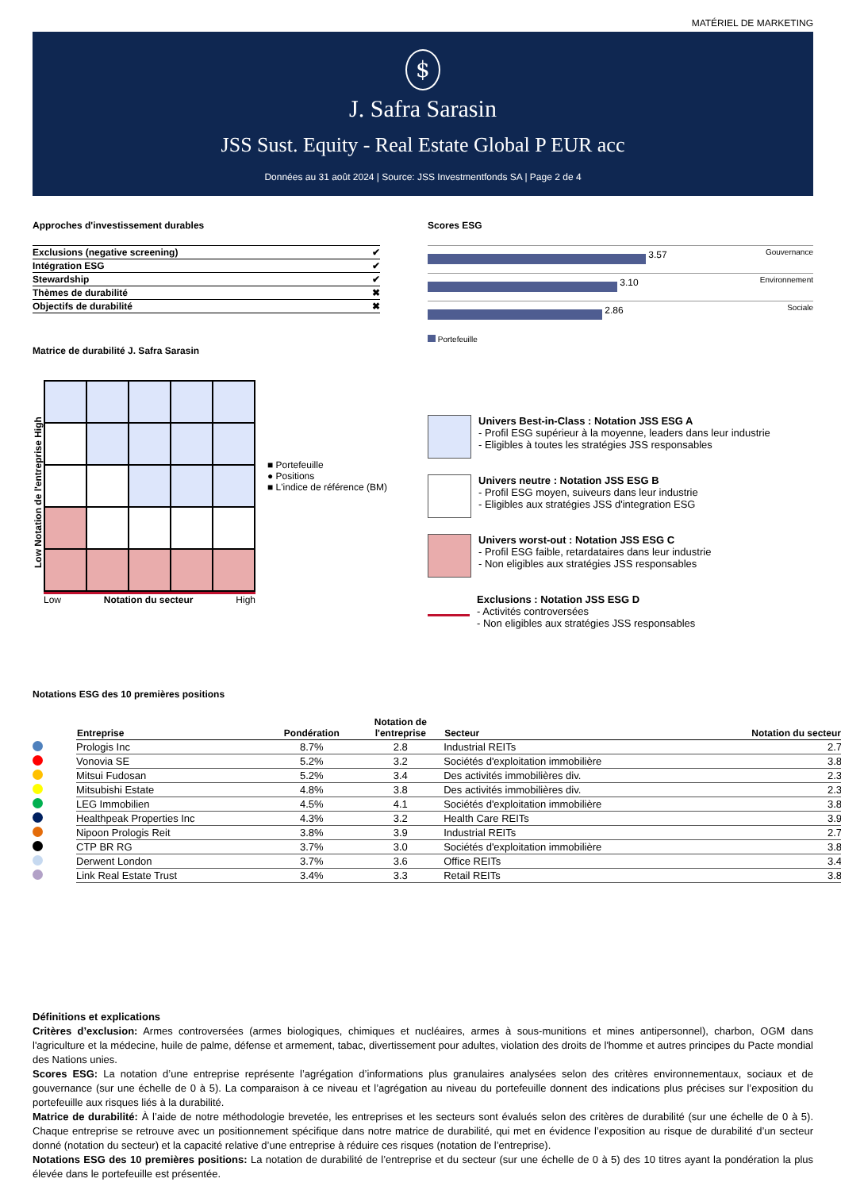MATÉRIEL DE MARKETING
$
J. Safra Sarasin
JSS Sust. Equity - Real Estate Global P EUR acc
Données au 31 août 2024 | Source: JSS Investmentfonds SA | Page 2 de 4
Approches d'investissement durables
| Exclusions (negative screening) | ✔ |
| Intégration ESG | ✔ |
| Stewardship | ✔ |
| Thèmes de durabilité | ✖ |
| Objectifs de durabilité | ✖ |
Matrice de durabilité J. Safra Sarasin
Low Notation de l'entreprise High
Low Notation du secteur High
■ Portefeuille
● Positions
■ L'indice de référence (BM)
Scores ESG
3.57 Gouvernance
3.10 Environnement
2.86 Sociale
Portefeuille
Univers Best-in-Class : Notation JSS ESG A
- Profil ESG supérieur à la moyenne, leaders dans leur industrie
- Eligibles à toutes les stratégies JSS responsables
Univers neutre : Notation JSS ESG B
- Profil ESG moyen, suiveurs dans leur industrie
- Eligibles aux stratégies JSS d'integration ESG
Univers worst-out : Notation JSS ESG C
- Profil ESG faible, retardataires dans leur industrie
- Non eligibles aux stratégies JSS responsables
Exclusions : Notation JSS ESG D
- Activités controversées
- Non eligibles aux stratégies JSS responsables
Notations ESG des 10 premières positions
| | Entreprise | Pondération | Notation de l'entreprise | Secteur | Notation du secteur |
| --- | --- | --- | --- | --- | --- |
| | Prologis Inc | 8.7% | 2.8 | Industrial REITs | 2.7 |
| | Vonovia SE | 5.2% | 3.2 | Sociétés d'exploitation immobilière | 3.8 |
| | Mitsui Fudosan | 5.2% | 3.4 | Des activités immobilières div. | 2.3 |
| | Mitsubishi Estate | 4.8% | 3.8 | Des activités immobilières div. | 2.3 |
| | LEG Immobilien | 4.5% | 4.1 | Sociétés d'exploitation immobilière | 3.8 |
| | Healthpeak Properties Inc | 4.3% | 3.2 | Health Care REITs | 3.9 |
| | Nipoon Prologis Reit | 3.8% | 3.9 | Industrial REITs | 2.7 |
| | CTP BR RG | 3.7% | 3.0 | Sociétés d'exploitation immobilière | 3.8 |
| | Derwent London | 3.7% | 3.6 | Office REITs | 3.4 |
| | Link Real Estate Trust | 3.4% | 3.3 | Retail REITs | 3.8 |
Définitions et explications
Critères d’exclusion: Armes controversées (armes biologiques, chimiques et nucléaires, armes à sous-munitions et mines antipersonnel), charbon, OGM dans l'agriculture et la médecine, huile de palme, défense et armement, tabac, divertissement pour adultes, violation des droits de l'homme et autres principes du Pacte mondial des Nations unies.
Scores ESG: La notation d’une entreprise représente l’agrégation d’informations plus granulaires analysées selon des critères environnementaux, sociaux et de gouvernance (sur une échelle de 0 à 5). La comparaison à ce niveau et l’agrégation au niveau du portefeuille donnent des indications plus précises sur l’exposition du portefeuille aux risques liés à la durabilité.
Matrice de durabilité: À l’aide de notre méthodologie brevetée, les entreprises et les secteurs sont évalués selon des critères de durabilité (sur une échelle de 0 à 5). Chaque entreprise se retrouve avec un positionnement spécifique dans notre matrice de durabilité, qui met en évidence l’exposition au risque de durabilité d’un secteur donné (notation du secteur) et la capacité relative d’une entreprise à réduire ces risques (notation de l’entreprise).
Notations ESG des 10 premières positions: La notation de durabilité de l’entreprise et du secteur (sur une échelle de 0 à 5) des 10 titres ayant la pondération la plus élevée dans le portefeuille est présentée.